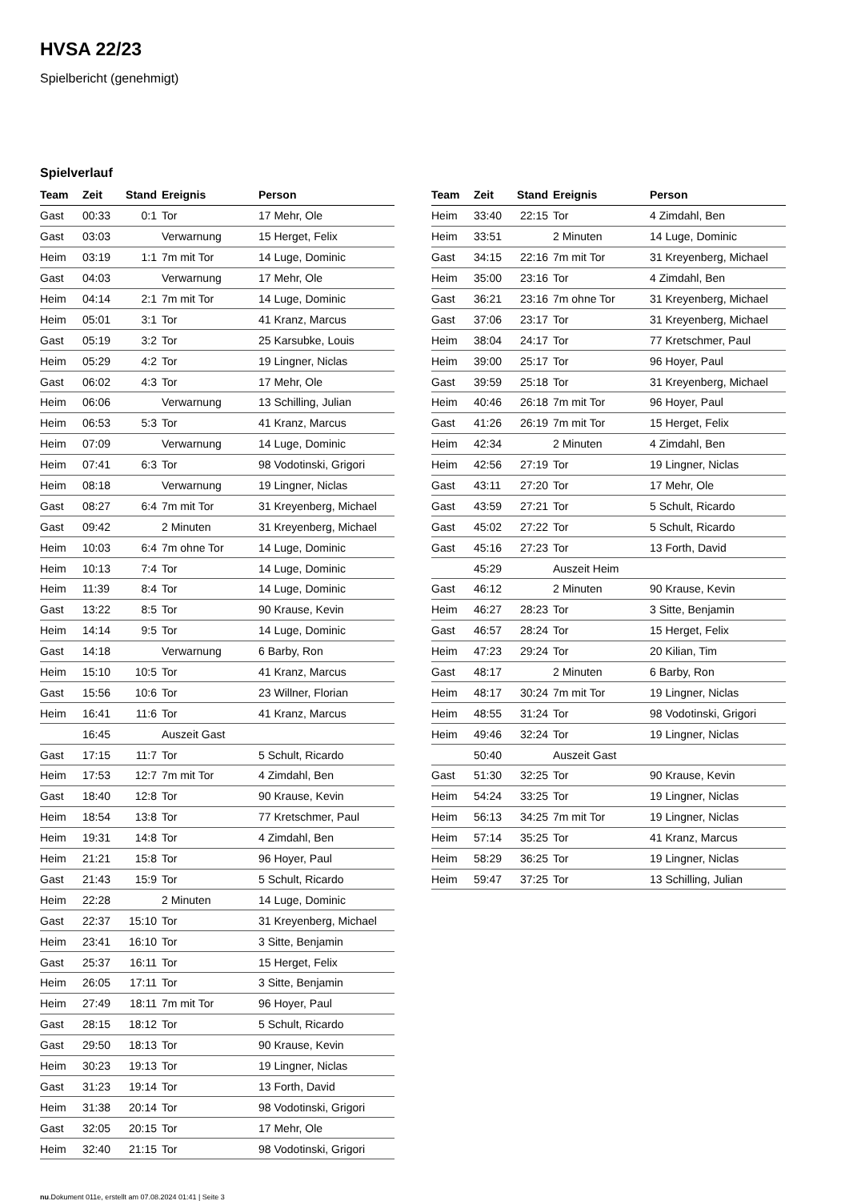HVSA 22/23
Spielbericht (genehmigt)
Spielverlauf
| Team | Zeit | Stand | Ereignis | Person |
| --- | --- | --- | --- | --- |
| Gast | 00:33 | 0:1 | Tor | 17 Mehr, Ole |
| Gast | 03:03 | | Verwarnung | 15 Herget, Felix |
| Heim | 03:19 | 1:1 | 7m mit Tor | 14 Luge, Dominic |
| Gast | 04:03 | | Verwarnung | 17 Mehr, Ole |
| Heim | 04:14 | 2:1 | 7m mit Tor | 14 Luge, Dominic |
| Heim | 05:01 | 3:1 | Tor | 41 Kranz, Marcus |
| Gast | 05:19 | 3:2 | Tor | 25 Karsubke, Louis |
| Heim | 05:29 | 4:2 | Tor | 19 Lingner, Niclas |
| Gast | 06:02 | 4:3 | Tor | 17 Mehr, Ole |
| Heim | 06:06 | | Verwarnung | 13 Schilling, Julian |
| Heim | 06:53 | 5:3 | Tor | 41 Kranz, Marcus |
| Heim | 07:09 | | Verwarnung | 14 Luge, Dominic |
| Heim | 07:41 | 6:3 | Tor | 98 Vodotinski, Grigori |
| Heim | 08:18 | | Verwarnung | 19 Lingner, Niclas |
| Gast | 08:27 | 6:4 | 7m mit Tor | 31 Kreyenberg, Michael |
| Gast | 09:42 | | 2 Minuten | 31 Kreyenberg, Michael |
| Heim | 10:03 | 6:4 | 7m ohne Tor | 14 Luge, Dominic |
| Heim | 10:13 | 7:4 | Tor | 14 Luge, Dominic |
| Heim | 11:39 | 8:4 | Tor | 14 Luge, Dominic |
| Gast | 13:22 | 8:5 | Tor | 90 Krause, Kevin |
| Heim | 14:14 | 9:5 | Tor | 14 Luge, Dominic |
| Gast | 14:18 | | Verwarnung | 6 Barby, Ron |
| Heim | 15:10 | 10:5 | Tor | 41 Kranz, Marcus |
| Gast | 15:56 | 10:6 | Tor | 23 Willner, Florian |
| Heim | 16:41 | 11:6 | Tor | 41 Kranz, Marcus |
| | 16:45 | | Auszeit Gast | |
| Gast | 17:15 | 11:7 | Tor | 5 Schult, Ricardo |
| Heim | 17:53 | 12:7 | 7m mit Tor | 4 Zimdahl, Ben |
| Gast | 18:40 | 12:8 | Tor | 90 Krause, Kevin |
| Heim | 18:54 | 13:8 | Tor | 77 Kretschmer, Paul |
| Heim | 19:31 | 14:8 | Tor | 4 Zimdahl, Ben |
| Heim | 21:21 | 15:8 | Tor | 96 Hoyer, Paul |
| Gast | 21:43 | 15:9 | Tor | 5 Schult, Ricardo |
| Heim | 22:28 | | 2 Minuten | 14 Luge, Dominic |
| Gast | 22:37 | 15:10 | Tor | 31 Kreyenberg, Michael |
| Heim | 23:41 | 16:10 | Tor | 3 Sitte, Benjamin |
| Gast | 25:37 | 16:11 | Tor | 15 Herget, Felix |
| Heim | 26:05 | 17:11 | Tor | 3 Sitte, Benjamin |
| Heim | 27:49 | 18:11 | 7m mit Tor | 96 Hoyer, Paul |
| Gast | 28:15 | 18:12 | Tor | 5 Schult, Ricardo |
| Gast | 29:50 | 18:13 | Tor | 90 Krause, Kevin |
| Heim | 30:23 | 19:13 | Tor | 19 Lingner, Niclas |
| Gast | 31:23 | 19:14 | Tor | 13 Forth, David |
| Heim | 31:38 | 20:14 | Tor | 98 Vodotinski, Grigori |
| Gast | 32:05 | 20:15 | Tor | 17 Mehr, Ole |
| Heim | 32:40 | 21:15 | Tor | 98 Vodotinski, Grigori |
| Team | Zeit | Stand | Ereignis | Person |
| --- | --- | --- | --- | --- |
| Heim | 33:40 | 22:15 | Tor | 4 Zimdahl, Ben |
| Heim | 33:51 | | 2 Minuten | 14 Luge, Dominic |
| Gast | 34:15 | 22:16 | 7m mit Tor | 31 Kreyenberg, Michael |
| Heim | 35:00 | 23:16 | Tor | 4 Zimdahl, Ben |
| Gast | 36:21 | 23:16 | 7m ohne Tor | 31 Kreyenberg, Michael |
| Gast | 37:06 | 23:17 | Tor | 31 Kreyenberg, Michael |
| Heim | 38:04 | 24:17 | Tor | 77 Kretschmer, Paul |
| Heim | 39:00 | 25:17 | Tor | 96 Hoyer, Paul |
| Gast | 39:59 | 25:18 | Tor | 31 Kreyenberg, Michael |
| Heim | 40:46 | 26:18 | 7m mit Tor | 96 Hoyer, Paul |
| Gast | 41:26 | 26:19 | 7m mit Tor | 15 Herget, Felix |
| Heim | 42:34 | | 2 Minuten | 4 Zimdahl, Ben |
| Heim | 42:56 | 27:19 | Tor | 19 Lingner, Niclas |
| Gast | 43:11 | 27:20 | Tor | 17 Mehr, Ole |
| Gast | 43:59 | 27:21 | Tor | 5 Schult, Ricardo |
| Gast | 45:02 | 27:22 | Tor | 5 Schult, Ricardo |
| Gast | 45:16 | 27:23 | Tor | 13 Forth, David |
| | 45:29 | | Auszeit Heim | |
| Gast | 46:12 | | 2 Minuten | 90 Krause, Kevin |
| Heim | 46:27 | 28:23 | Tor | 3 Sitte, Benjamin |
| Gast | 46:57 | 28:24 | Tor | 15 Herget, Felix |
| Heim | 47:23 | 29:24 | Tor | 20 Kilian, Tim |
| Gast | 48:17 | | 2 Minuten | 6 Barby, Ron |
| Heim | 48:17 | 30:24 | 7m mit Tor | 19 Lingner, Niclas |
| Heim | 48:55 | 31:24 | Tor | 98 Vodotinski, Grigori |
| Heim | 49:46 | 32:24 | Tor | 19 Lingner, Niclas |
| | 50:40 | | Auszeit Gast | |
| Gast | 51:30 | 32:25 | Tor | 90 Krause, Kevin |
| Heim | 54:24 | 33:25 | Tor | 19 Lingner, Niclas |
| Heim | 56:13 | 34:25 | 7m mit Tor | 19 Lingner, Niclas |
| Heim | 57:14 | 35:25 | Tor | 41 Kranz, Marcus |
| Heim | 58:29 | 36:25 | Tor | 19 Lingner, Niclas |
| Heim | 59:47 | 37:25 | Tor | 13 Schilling, Julian |
nu.Dokument 011e, erstellt am 07.08.2024 01:41 | Seite 3